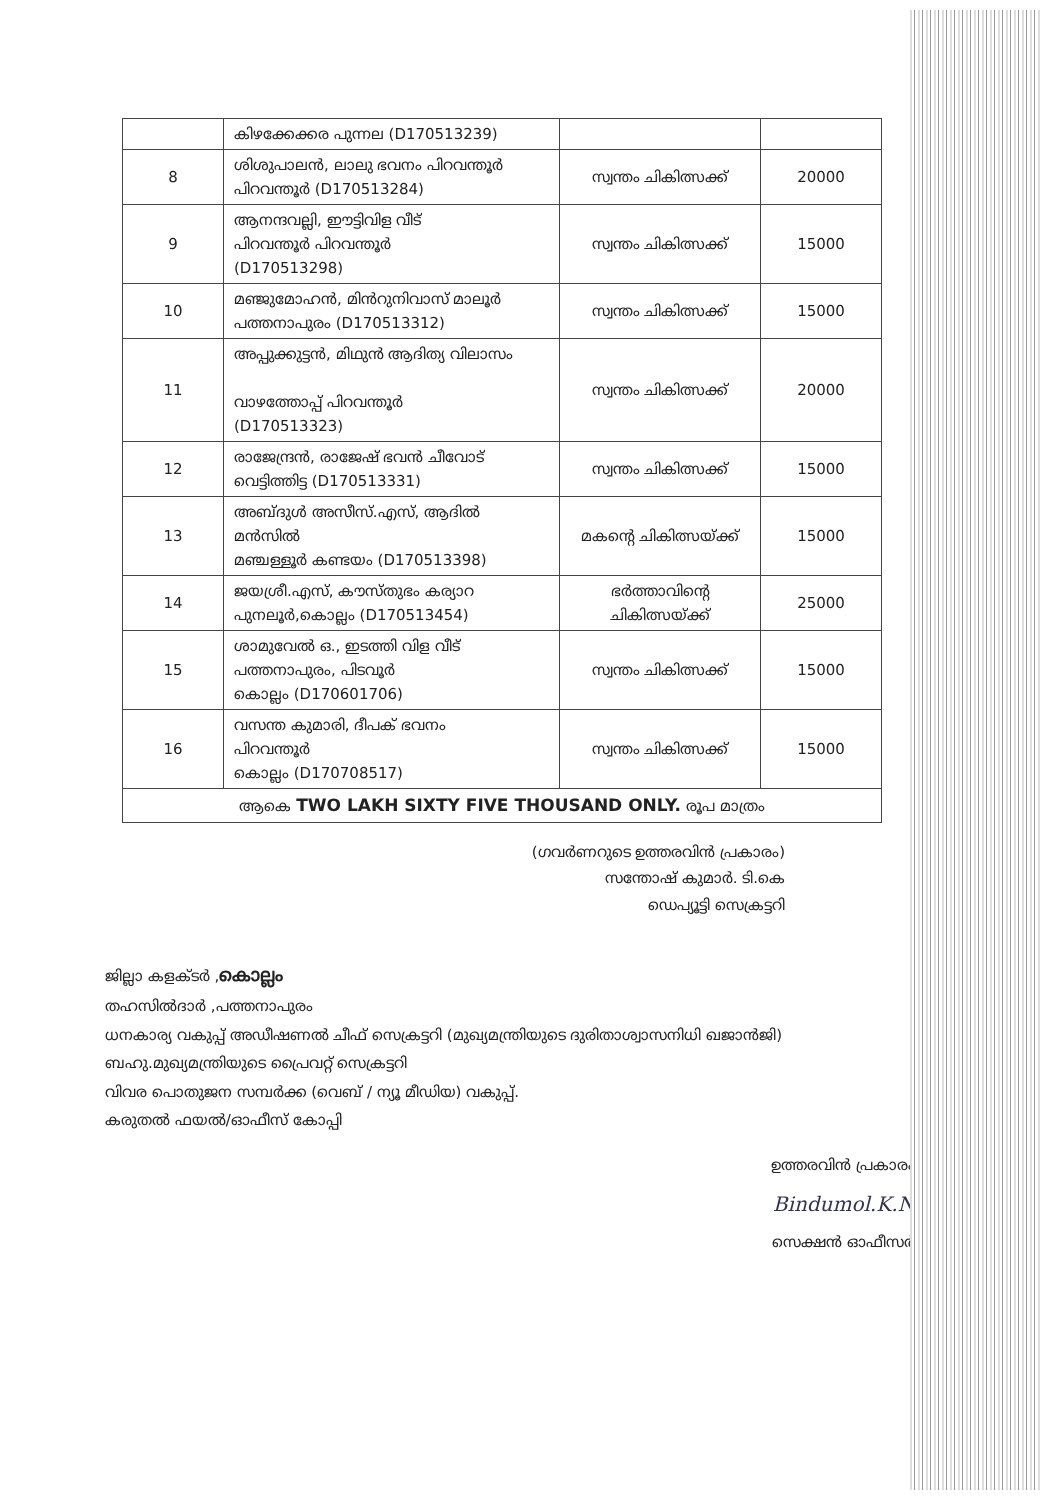| | കിഴക്കേക്കര പുന്നല (D170513239) | | |
| 8 | ശിശുപാലൻ, ലാലു ഭവനം പിറവന്തൂർ പിറവന്തൂർ (D170513284) | സ്വന്തം ചികിത്സക്ക് | 20000 |
| 9 | ആനന്ദവല്ലി, ഈട്ടിവിള വീട് പിറവന്തൂർ പിറവന്തൂർ (D170513298) | സ്വന്തം ചികിത്സക്ക് | 15000 |
| 10 | മഞ്ജുമോഹൻ, മിൻറുനിവാസ് മാലൂർ പത്തനാപുരം (D170513312) | സ്വന്തം ചികിത്സക്ക് | 15000 |
| 11 | അപ്പുക്കുട്ടൻ, മിഥുൻ ആദിത്യ വിലാസം വാഴത്തോപ്പ് പിറവന്തൂർ (D170513323) | സ്വന്തം ചികിത്സക്ക് | 20000 |
| 12 | രാജേന്ദ്രൻ, രാജേഷ് ഭവൻ ചീവോട് വെട്ടിത്തിട്ട (D170513331) | സ്വന്തം ചികിത്സക്ക് | 15000 |
| 13 | അബ്ദുൾ അസീസ്.എസ്, ആദിൽ മൻസിൽ മഞ്ചള്ളൂർ കണ്ടയം (D170513398) | മകന്റെ ചികിത്സയ്ക്ക് | 15000 |
| 14 | ജയശ്രീ.എസ്, കൗസ്തുഭം കര്യാറ പുനലൂർ,കൊല്ലം (D170513454) | ഭർത്താവിന്റെ ചികിത്സയ്ക്ക് | 25000 |
| 15 | ശാമുവേൽ ഒ., ഇടത്തി വിള വീട് പത്തനാപുരം, പിടവൂർ കൊല്ലം (D170601706) | സ്വന്തം ചികിത്സക്ക് | 15000 |
| 16 | വസന്ത കുമാരി, ദീപക് ഭവനം പിറവന്തൂർ കൊല്ലം (D170708517) | സ്വന്തം ചികിത്സക്ക് | 15000 |
| ആകെ TWO LAKH SIXTY FIVE THOUSAND ONLY. രൂപ മാത്രം | | | |
(ഗവർണറുടെ ഉത്തരവിൻ പ്രകാരം)
സന്തോഷ് കുമാർ. ടി.കെ
ഡെപ്യൂട്ടി സെക്രട്ടറി
ജില്ലാ കളക്ടർ ,കൊല്ലം
തഹസിൽദാർ ,പത്തനാപുരം
ധനകാര്യ വകുപ്പ് അഡീഷണൽ ചീഫ് സെക്രട്ടറി (മുഖ്യമന്ത്രിയുടെ ദുരിതാശ്വാസനിധി ഖജാൻജി)
ബഹു.മുഖ്യമന്ത്രിയുടെ പ്രൈവറ്റ് സെക്രട്ടറി
വിവര പൊതുജന സമ്പർക്ക (വെബ് / ന്യൂ മീഡിയ) വകുപ്പ്.
കരുതൽ ഫയൽ/ഓഫീസ് കോപ്പി
ഉത്തരവിൻ പ്രകാരം
Bindumol.K.N
സെക്ഷൻ ഓഫീസർ